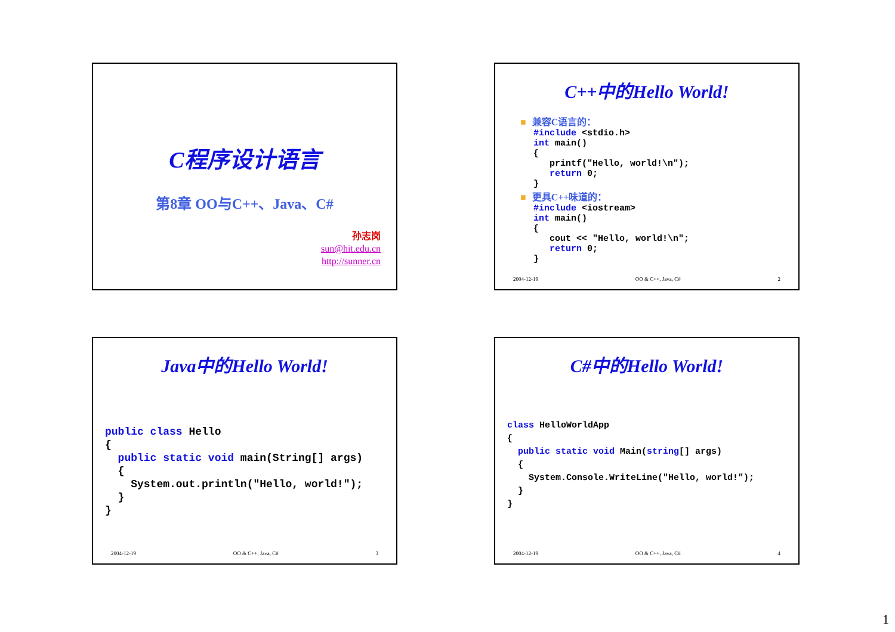C程序设计语言
第8章 OO与C++、Java、C#
孙志岗
sun@hit.edu.cn
http://sunner.cn
C++中的Hello World!
■ 兼容C语言的：
#include <stdio.h>
int main()
{
   printf("Hello, world!\n");
   return 0;
}
■ 更具C++味道的：
#include <iostream>
int main()
{
   cout << "Hello, world!\n";
   return 0;
}
2004-12-19 OO & C++, Java, C# 2
Java中的Hello World!
public class Hello
{
  public static void main(String[] args)
  {
    System.out.println("Hello, world!");
  }
}
2004-12-19 OO & C++, Java, C# 3
C#中的Hello World!
class HelloWorldApp
{
  public static void Main(string[] args)
  {
    System.Console.WriteLine("Hello, world!");
  }
}
2004-12-19 OO & C++, Java, C# 4
1